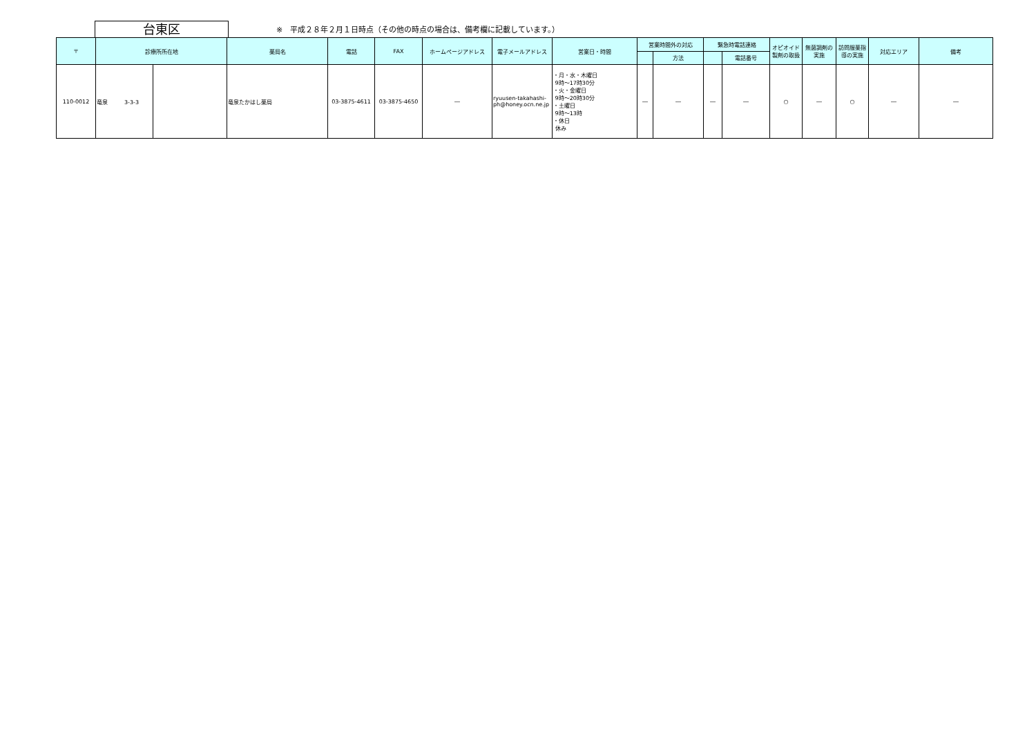台東区
※　平成２８年２月１日時点（その他の時点の場合は、備考欄に記載しています。）
| 〒 | 診療所所在地 | | 薬局名 | 電話 | FAX | ホームページアドレス | 電子メールアドレス | 営業日・時間 | 営業時間外の対応 | | 緊急時電話連絡 | | オピオイド製剤の取扱 | 無菌調剤の実施 | 訪問服薬指導の実施 | 対応エリア | 備考 |
| --- | --- | --- | --- | --- | --- | --- | --- | --- | --- | --- | --- | --- | --- | --- | --- | --- | --- |
| | | | | | | | | | | 方法 | | 電話番号 | | | | | |
| 110-0012 | 竜泉 3-3-3 | | 竜泉たかはし薬局 | 03-3875-4611 | 03-3875-4650 | ― | ryuusen-takahashi-ph@honey.ocn.ne.jp | ・月・水・木曜日 9時～17時30分 ・火・金曜日 9時～20時30分 ・土曜日 9時～13時 ・休日 休み | ― | ― | ― | ― | ○ | ― | ○ | ― | ― |